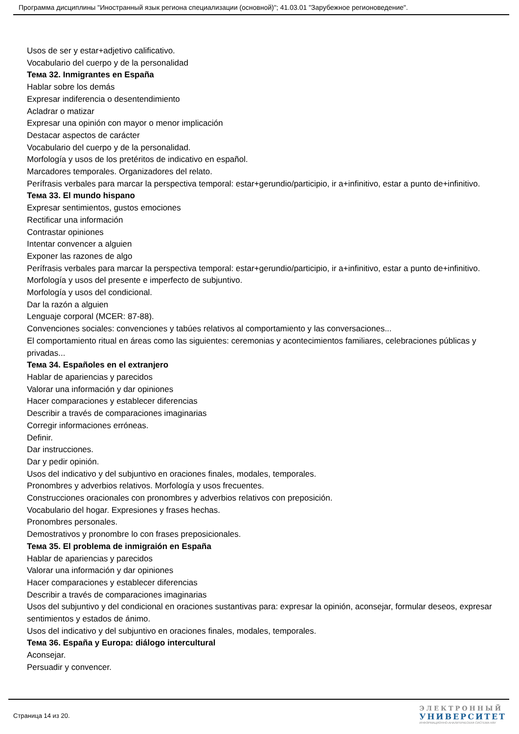Программа дисциплины "Иностранный язык региона специализации (основной)"; 41.03.01 "Зарубежное регионоведение".
Usos de ser y estar+adjetivo calificativo.
Vocabulario del cuerpo y de la personalidad
Тема 32. Inmigrantes en España
Hablar sobre los demás
Expresar indiferencia o desentendimiento
Acladrar o matizar
Expresar una opinión con mayor o menor implicación
Destacar aspectos de carácter
Vocabulario del cuerpo y de la personalidad.
Morfología y usos de los pretéritos de indicativo en español.
Marcadores temporales. Organizadores del relato.
Perífrasis verbales para marcar la perspectiva temporal: estar+gerundio/participio, ir a+infinitivo, estar a punto de+infinitivo.
Тема 33. El mundo hispano
Expresar sentimientos, gustos emociones
Rectificar una información
Contrastar opiniones
Intentar convencer a alguien
Exponer las razones de algo
Perífrasis verbales para marcar la perspectiva temporal: estar+gerundio/participio, ir a+infinitivo, estar a punto de+infinitivo.
Morfología y usos del presente e imperfecto de subjuntivo.
Morfología y usos del condicional.
Dar la razón a alguien
Lenguaje corporal (MCER: 87-88).
Convenciones sociales: convenciones y tabúes relativos al comportamiento y las conversaciones...
El comportamiento ritual en áreas como las siguientes: ceremonias y acontecimientos familiares, celebraciones públicas y privadas...
Тема 34. Españoles en el extranjero
Hablar de apariencias y parecidos
Valorar una información y dar opiniones
Hacer comparaciones y establecer diferencias
Describir a través de comparaciones imaginarias
Corregir informaciones erróneas.
Definir.
Dar instrucciones.
Dar y pedir opinión.
Usos del indicativo y del subjuntivo en oraciones finales, modales, temporales.
Pronombres y adverbios relativos. Morfología y usos frecuentes.
Construcciones oracionales con pronombres y adverbios relativos con preposición.
Vocabulario del hogar. Expresiones y frases hechas.
Pronombres personales.
Demostrativos y pronombre lo con frases preposicionales.
Тема 35. El problema de inmigraión en España
Hablar de apariencias y parecidos
Valorar una información y dar opiniones
Hacer comparaciones y establecer diferencias
Describir a través de comparaciones imaginarias
Usos del subjuntivo y del condicional en oraciones sustantivas para: expresar la opinión, aconsejar, formular deseos, expresar sentimientos y estados de ánimo.
Usos del indicativo y del subjuntivo en oraciones finales, modales, temporales.
Тема 36. España y Europa: diálogo intercultural
Aconsejar.
Persuadir y convencer.
Страница 14 из 20.
ЭЛЕКТРОННЫЙ
УНИВЕРСИТЕТ
ИНФОРМАЦИОННО-АНАЛИТИЧЕСКАЯ СИСТЕМА КФУ